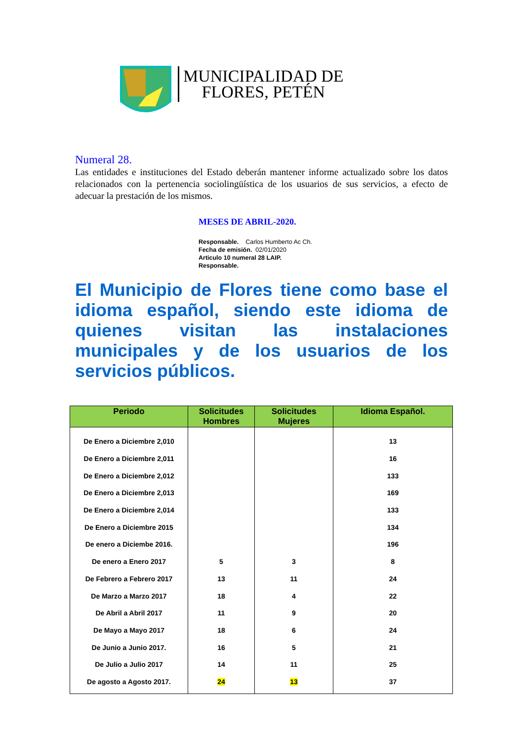MUNICIPALIDAD DE
FLORES, PETÉN
Numeral 28.
Las entidades e instituciones del Estado deberán mantener informe actualizado sobre los datos relacionados con la pertenencia sociolingüística de los usuarios de sus servicios, a efecto de adecuar la prestación de los mismos.
MESES DE ABRIL-2020.
Responsable. Carlos Humberto Ac Ch.
Fecha de emisión. 02/01/2020
Articulo 10 numeral 28 LAIP.
Responsable.
El Municipio de Flores tiene como base el idioma español, siendo este idioma de quienes visitan las instalaciones municipales y de los usuarios de los servicios públicos.
| Periodo | Solicitudes Hombres | Solicitudes Mujeres | Idioma Español. |
| --- | --- | --- | --- |
| De Enero a Diciembre 2,010 | | | 13 |
| De Enero a Diciembre 2,011 | | | 16 |
| De Enero a Diciembre 2,012 | | | 133 |
| De Enero a Diciembre 2,013 | | | 169 |
| De Enero a Diciembre 2,014 | | | 133 |
| De Enero a Diciembre 2015 | | | 134 |
| De enero a Diciembe 2016. | | | 196 |
| De enero a Enero 2017 | 5 | 3 | 8 |
| De Febrero a Febrero 2017 | 13 | 11 | 24 |
| De Marzo a Marzo 2017 | 18 | 4 | 22 |
| De Abril a Abril 2017 | 11 | 9 | 20 |
| De Mayo a Mayo 2017 | 18 | 6 | 24 |
| De Junio a Junio 2017. | 16 | 5 | 21 |
| De Julio a Julio 2017 | 14 | 11 | 25 |
| De agosto a Agosto 2017. | 24 | 13 | 37 |